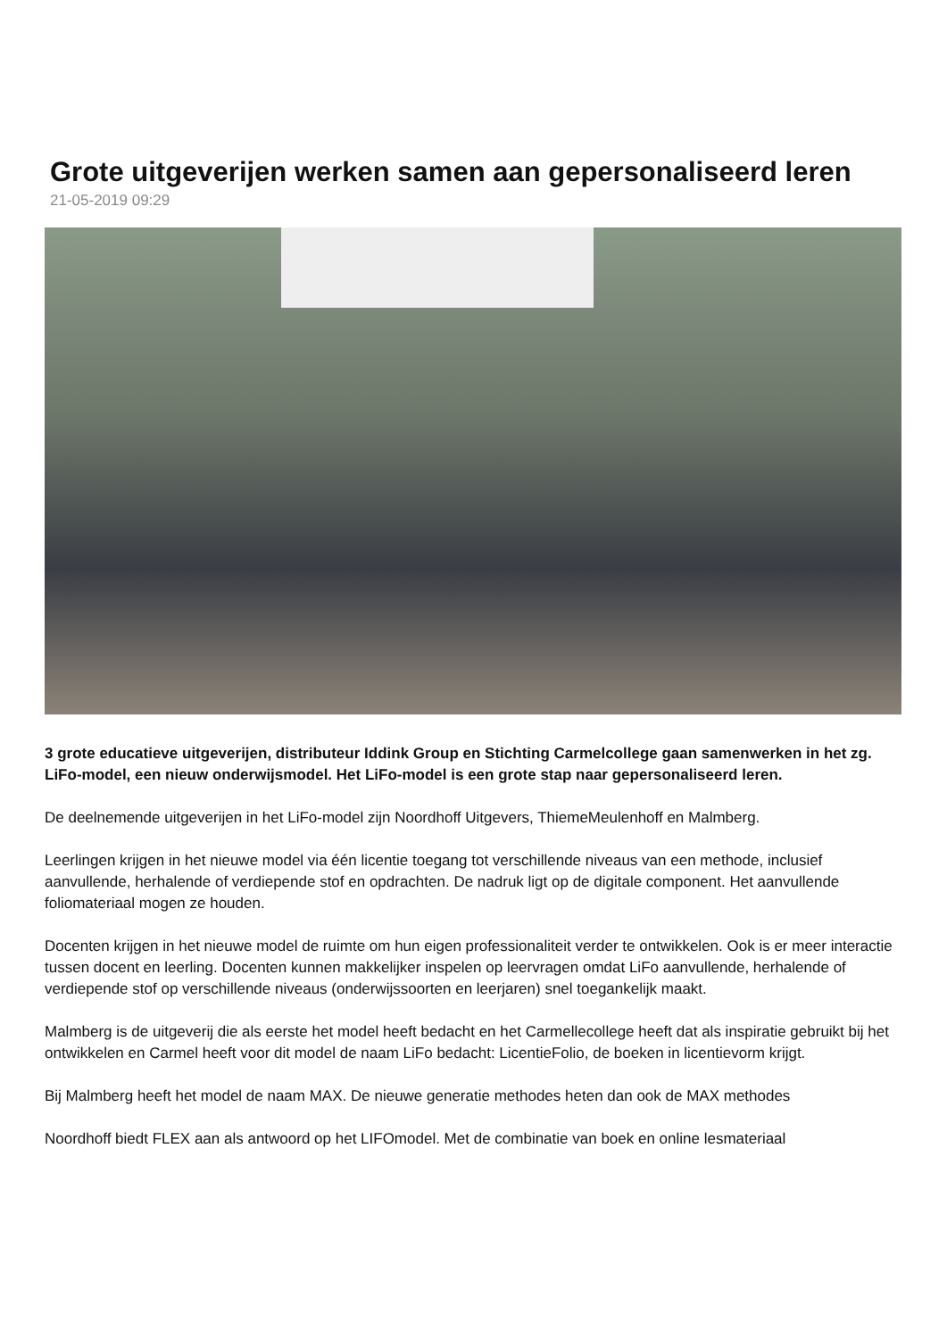Grote uitgeverijen werken samen aan gepersonaliseerd leren
21-05-2019 09:29
3 grote educatieve uitgeverijen, distributeur Iddink Group en Stichting Carmelcollege gaan samenwerken in het zg. LiFo-model, een nieuw onderwijsmodel. Het LiFo-model is een grote stap naar gepersonaliseerd leren.
De deelnemende uitgeverijen in het LiFo-model zijn Noordhoff Uitgevers, ThiemeMeulenhoff en Malmberg.
Leerlingen krijgen in het nieuwe model via één licentie toegang tot verschillende niveaus van een methode, inclusief aanvullende, herhalende of verdiepende stof en opdrachten. De nadruk ligt op de digitale component. Het aanvullende foliomateriaal mogen ze houden.
Docenten krijgen in het nieuwe model de ruimte om hun eigen professionaliteit verder te ontwikkelen. Ook is er meer interactie tussen docent en leerling. Docenten kunnen makkelijker inspelen op leervragen omdat LiFo aanvullende, herhalende of verdiepende stof op verschillende niveaus (onderwijssoorten en leerjaren) snel toegankelijk maakt.
Malmberg is de uitgeverij die als eerste het model heeft bedacht en het Carmellecollege heeft dat als inspiratie gebruikt bij het ontwikkelen en Carmel heeft voor dit model de naam LiFo bedacht: LicentieFolio, de boeken in licentievorm krijgt.
Bij Malmberg heeft het model de naam MAX. De nieuwe generatie methodes heten dan ook de MAX methodes
Noordhoff biedt FLEX aan als antwoord op het LIFOmodel. Met de combinatie van boek en online lesmateriaal